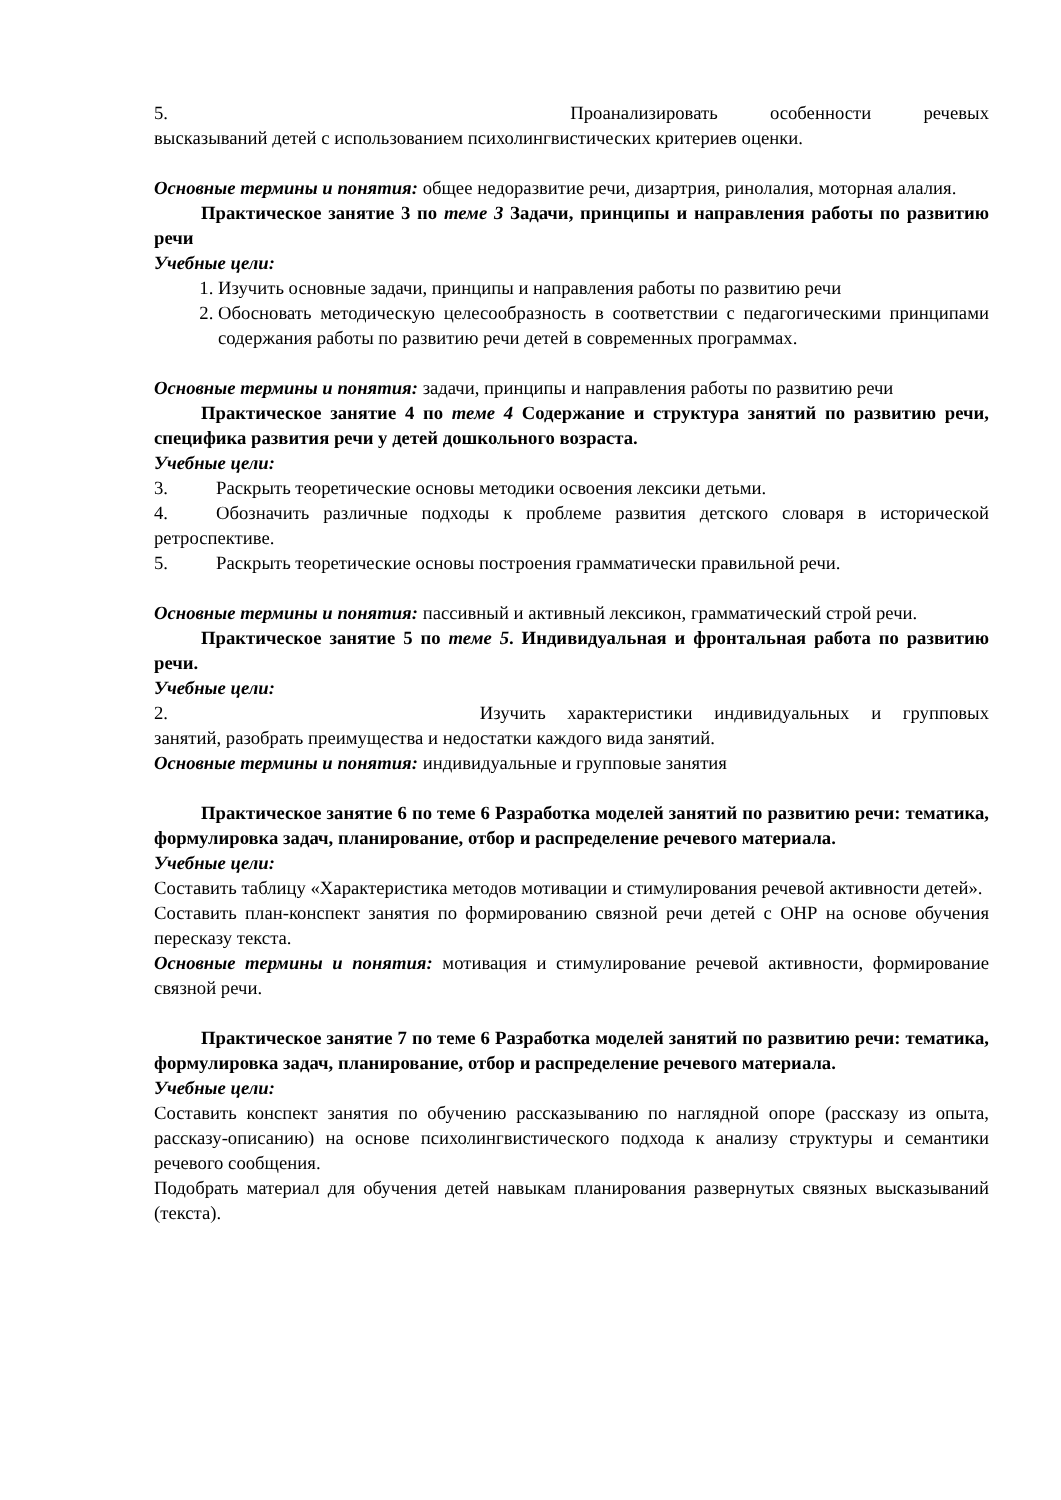5. Проанализировать особенности речевых
высказываний детей с использованием психолингвистических критериев оценки.
Основные термины и понятия: общее недоразвитие речи, дизартрия, ринолалия, моторная алалия.
Практическое занятие 3 по теме 3 Задачи, принципы и направления работы по развитию речи
Учебные цели:
1. Изучить основные задачи, принципы и направления работы по развитию речи
2. Обосновать методическую целесообразность в соответствии с педагогическими принципами содержания работы по развитию речи детей в современных программах.
Основные термины и понятия: задачи, принципы и направления работы по развитию речи
Практическое занятие 4 по теме 4 Содержание и структура занятий по развитию речи, специфика развития речи у детей дошкольного возраста.
Учебные цели:
3. Раскрыть теоретические основы методики освоения лексики детьми.
4. Обозначить различные подходы к проблеме развития детского словаря в исторической ретроспективе.
5. Раскрыть теоретические основы построения грамматически правильной речи.
Основные термины и понятия: пассивный и активный лексикон, грамматический строй речи.
Практическое занятие 5 по теме 5. Индивидуальная и фронтальная работа по развитию речи.
Учебные цели:
2. Изучить характеристики индивидуальных и групповых
занятий, разобрать преимущества и недостатки каждого вида занятий.
Основные термины и понятия: индивидуальные и групповые занятия
Практическое занятие 6 по теме 6 Разработка моделей занятий по развитию речи: тематика, формулировка задач, планирование, отбор и распределение речевого материала.
Учебные цели:
Составить таблицу «Характеристика методов мотивации и стимулирования речевой активности детей».
Составить план-конспект занятия по формированию связной речи детей с ОНР на основе обучения пересказу текста.
Основные термины и понятия: мотивация и стимулирование речевой активности, формирование связной речи.
Практическое занятие 7 по теме 6 Разработка моделей занятий по развитию речи: тематика, формулировка задач, планирование, отбор и распределение речевого материала.
Учебные цели:
Составить конспект занятия по обучению рассказыванию по наглядной опоре (рассказу из опыта, рассказу-описанию) на основе психолингвистического подхода к анализу структуры и семантики речевого сообщения.
Подобрать материал для обучения детей навыкам планирования развернутых связных высказываний (текста).